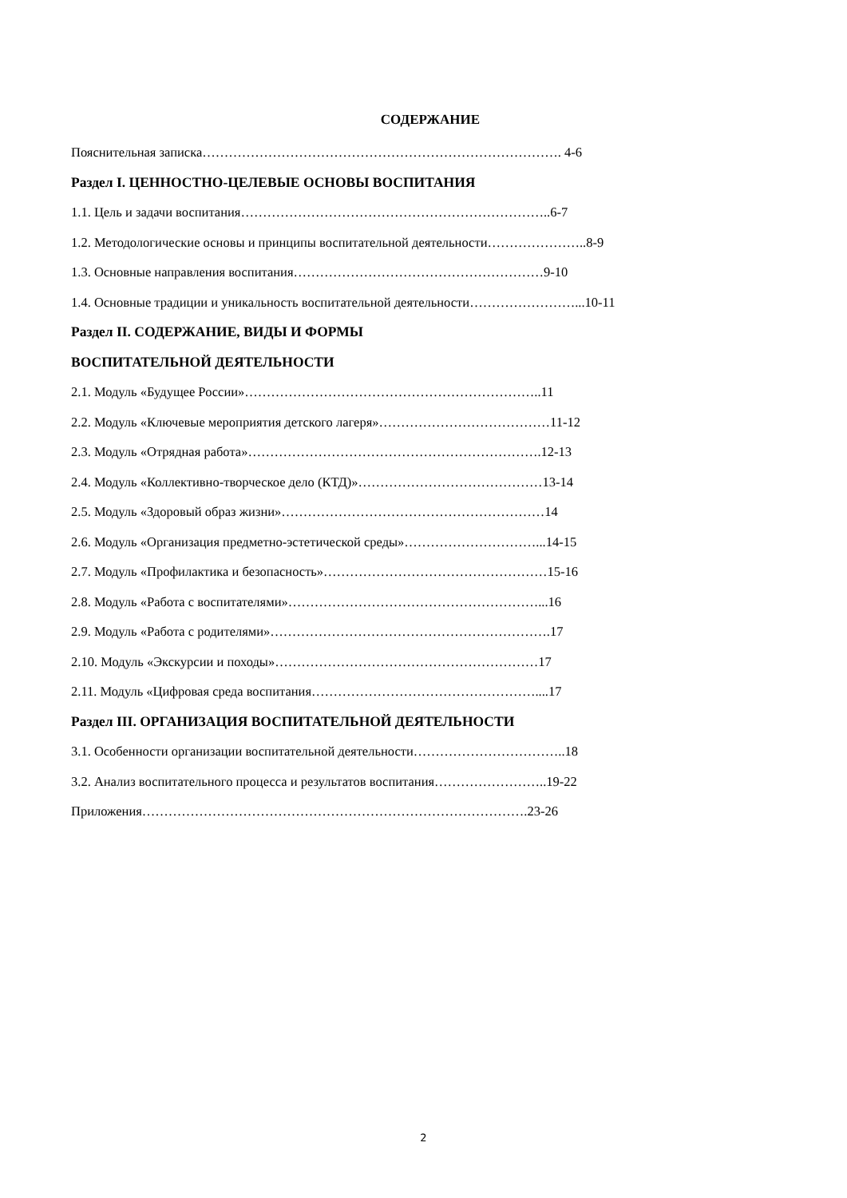СОДЕРЖАНИЕ
Пояснительная записка………………………………………………………………………. 4-6
Раздел I. ЦЕННОСТНО-ЦЕЛЕВЫЕ ОСНОВЫ ВОСПИТАНИЯ
1.1. Цель и задачи воспитания……………………………………………………………..6-7
1.2. Методологические основы и принципы воспитательной деятельности…………………..8-9
1.3. Основные направления воспитания…………………………………………………9-10
1.4. Основные традиции и уникальность воспитательной деятельности……………………...10-11
Раздел II. СОДЕРЖАНИЕ, ВИДЫ И ФОРМЫ
ВОСПИТАТЕЛЬНОЙ ДЕЯТЕЛЬНОСТИ
2.1. Модуль «Будущее России»…………………………………………………………..11
2.2. Модуль «Ключевые мероприятия детского лагеря»…………………………………11-12
2.3. Модуль «Отрядная работа»………………………………………………………….12-13
2.4. Модуль «Коллективно-творческое дело (КТД)»……………………………………13-14
2.5. Модуль «Здоровый образ жизни»……………………………………………………14
2.6. Модуль «Организация предметно-эстетической среды»…………………………...14-15
2.7. Модуль «Профилактика и безопасность»……………………………………………15-16
2.8. Модуль «Работа с воспитателями»…………………………………………………...16
2.9. Модуль «Работа с родителями»……………………………………………………….17
2.10. Модуль «Экскурсии и походы»……………………………………………………17
2.11. Модуль «Цифровая среда воспитания……………………………………………....17
Раздел III. ОРГАНИЗАЦИЯ ВОСПИТАТЕЛЬНОЙ ДЕЯТЕЛЬНОСТИ
3.1. Особенности организации воспитательной деятельности……………………………..18
3.2. Анализ воспитательного процесса и результатов воспитания……………………..19-22
Приложения…………………………………………………………………………….23-26
2